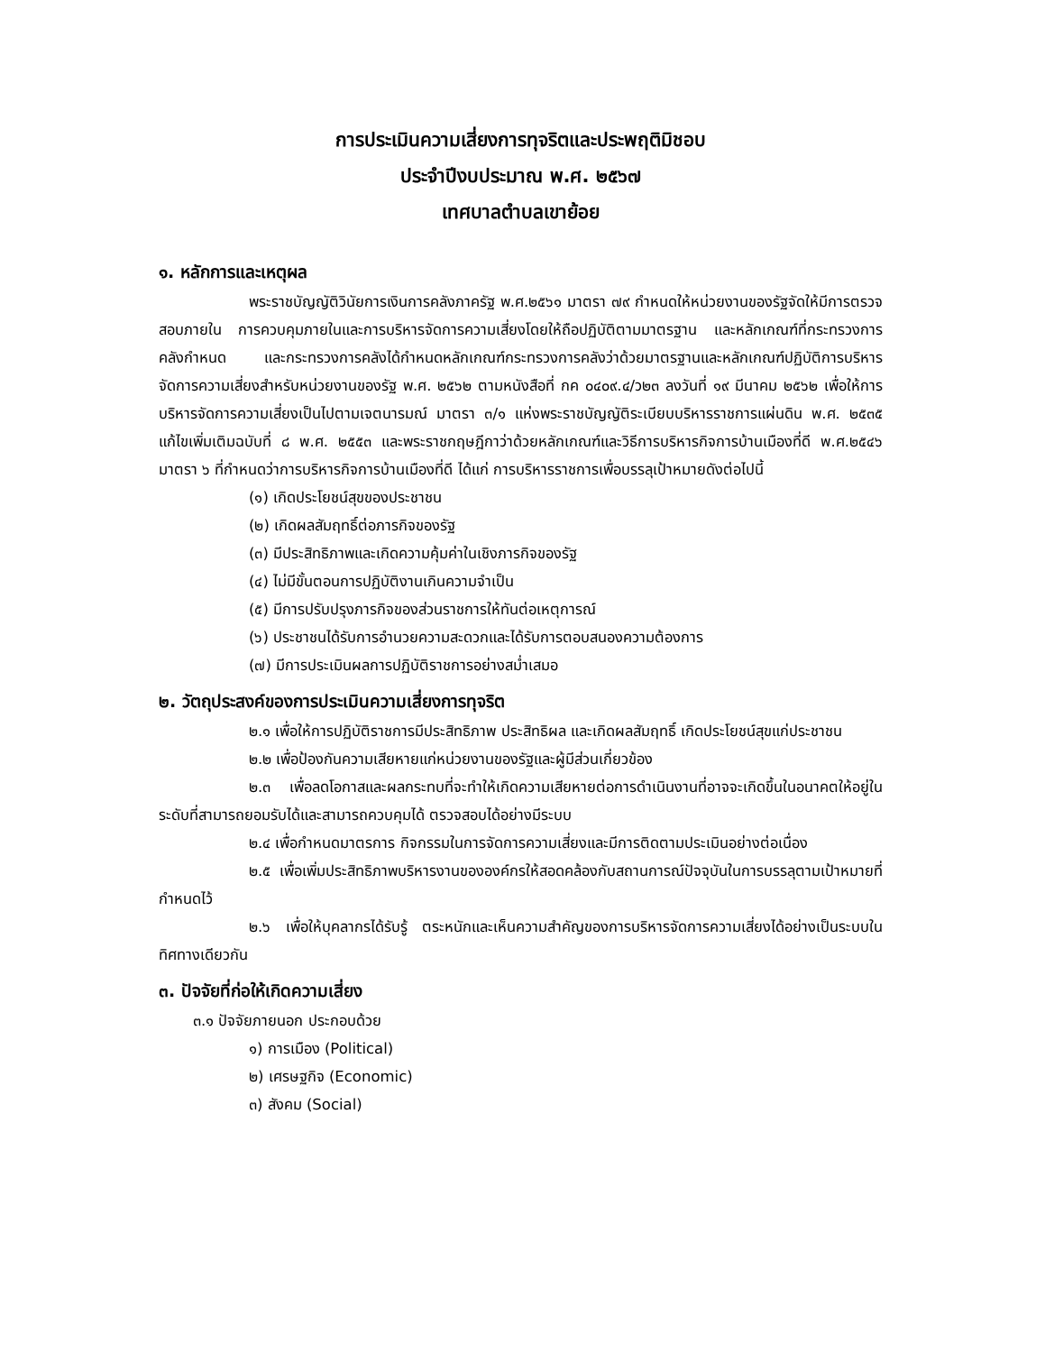การประเมินความเสี่ยงการทุจริตและประพฤติมิชอบ
ประจำปีงบประมาณ พ.ศ. ๒๕๖๗
เทศบาลตำบลเขาย้อย
๑. หลักการและเหตุผล
พระราชบัญญัติวินัยการเงินการคลังภาครัฐ พ.ศ.๒๕๖๑ มาตรา ๗๙ กำหนดให้หน่วยงานของรัฐจัดให้มีการตรวจสอบภายใน การควบคุมภายในและการบริหารจัดการความเสี่ยงโดยให้ถือปฏิบัติตามมาตรฐาน และหลักเกณฑ์ที่กระทรวงการคลังกำหนด และกระทรวงการคลังได้กำหนดหลักเกณฑ์กระทรวงการคลังว่าด้วยมาตรฐานและหลักเกณฑ์ปฏิบัติการบริหารจัดการความเสี่ยงสำหรับหน่วยงานของรัฐ พ.ศ. ๒๕๖๒ ตามหนังสือที่ กค ๐๔๐๙.๔/ว๒๓ ลงวันที่ ๑๙ มีนาคม ๒๕๖๒ เพื่อให้การบริหารจัดการความเสี่ยงเป็นไปตามเจตนารมณ์ มาตรา ๓/๑ แห่งพระราชบัญญัติระเบียบบริหารราชการแผ่นดิน พ.ศ. ๒๕๓๕ แก้ไขเพิ่มเติมฉบับที่ ๘ พ.ศ. ๒๕๕๓ และพระราชกฤษฎีกาว่าด้วยหลักเกณฑ์และวิธีการบริหารกิจการบ้านเมืองที่ดี พ.ศ.๒๕๔๖ มาตรา ๖ ที่กำหนดว่าการบริหารกิจการบ้านเมืองที่ดี ได้แก่ การบริหารราชการเพื่อบรรลุเป้าหมายดังต่อไปนี้
(๑) เกิดประโยชน์สุขของประชาชน
(๒) เกิดผลสัมฤทธิ์ต่อภารกิจของรัฐ
(๓) มีประสิทธิภาพและเกิดความคุ้มค่าในเชิงภารกิจของรัฐ
(๔) ไม่มีขั้นตอนการปฏิบัติงานเกินความจำเป็น
(๕) มีการปรับปรุงภารกิจของส่วนราชการให้ทันต่อเหตุการณ์
(๖) ประชาชนได้รับการอำนวยความสะดวกและได้รับการตอบสนองความต้องการ
(๗) มีการประเมินผลการปฏิบัติราชการอย่างสม่ำเสมอ
๒. วัตถุประสงค์ของการประเมินความเสี่ยงการทุจริต
๒.๑ เพื่อให้การปฏิบัติราชการมีประสิทธิภาพ ประสิทธิผล และเกิดผลสัมฤทธิ์ เกิดประโยชน์สุขแก่ประชาชน
๒.๒ เพื่อป้องกันความเสียหายแก่หน่วยงานของรัฐและผู้มีส่วนเกี่ยวข้อง
๒.๓ เพื่อลดโอกาสและผลกระทบที่จะทำให้เกิดความเสียหายต่อการดำเนินงานที่อาจจะเกิดขึ้นในอนาคตให้อยู่ในระดับที่สามารถยอมรับได้และสามารถควบคุมได้ ตรวจสอบได้อย่างมีระบบ
๒.๔ เพื่อกำหนดมาตรการ กิจกรรมในการจัดการความเสี่ยงและมีการติดตามประเมินอย่างต่อเนื่อง
๒.๕ เพื่อเพิ่มประสิทธิภาพบริหารงานขององค์กรให้สอดคล้องกับสถานการณ์ปัจจุบันในการบรรลุตามเป้าหมายที่กำหนดไว้
๒.๖ เพื่อให้บุคลากรได้รับรู้ ตระหนักและเห็นความสำคัญของการบริหารจัดการความเสี่ยงได้อย่างเป็นระบบในทิศทางเดียวกัน
๓. ปัจจัยที่ก่อให้เกิดความเสี่ยง
๓.๑ ปัจจัยภายนอก ประกอบด้วย
๑) การเมือง (Political)
๒) เศรษฐกิจ (Economic)
๓) สังคม (Social)